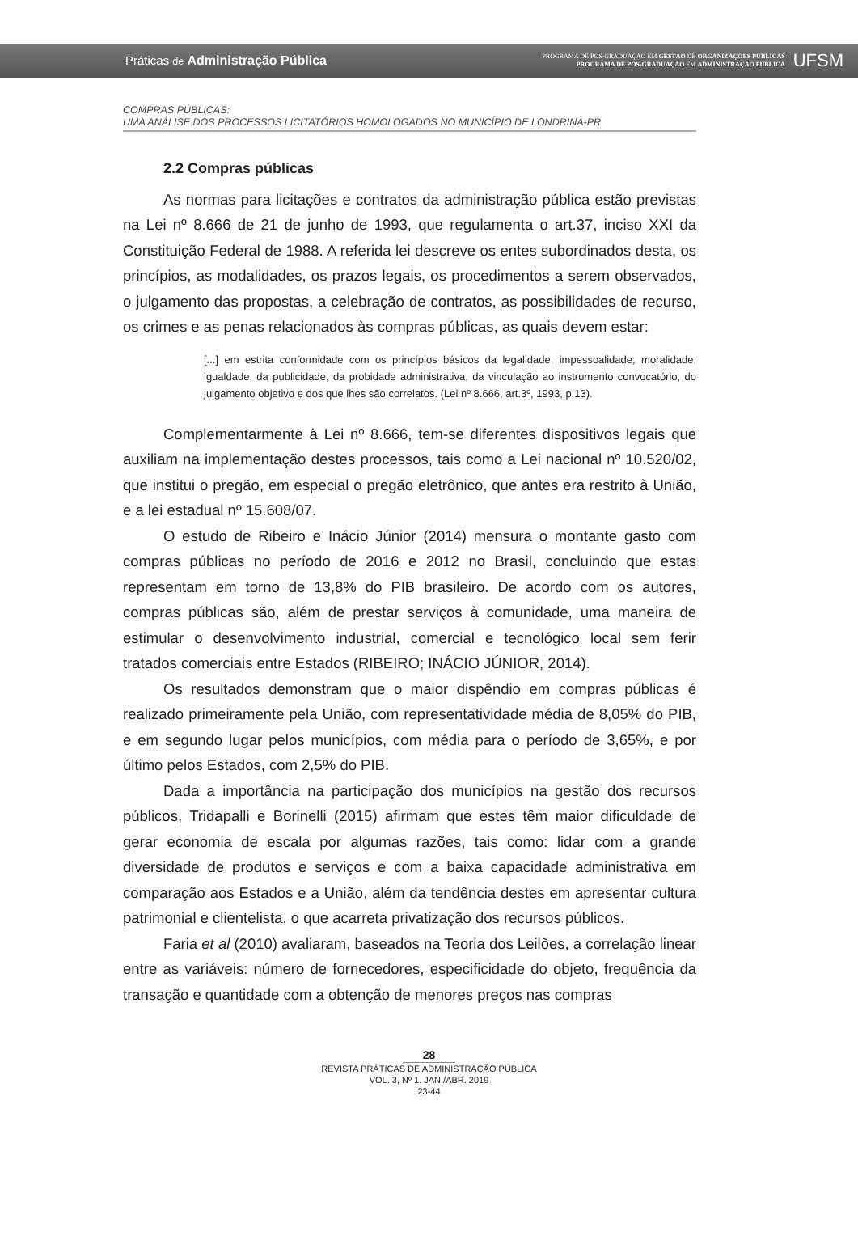Práticas de Administração Pública
PROGRAMA DE PÓS-GRADUAÇÃO EM GESTÃO DE ORGANIZAÇÕES PÚBLICAS
PROGRAMA DE PÓS-GRADUAÇÃO EM ADMINISTRAÇÃO PÚBLICA
UFSM
COMPRAS PÚBLICAS:
UMA ANÁLISE DOS PROCESSOS LICITATÓRIOS HOMOLOGADOS NO MUNICÍPIO DE LONDRINA-PR
2.2 Compras públicas
As normas para licitações e contratos da administração pública estão previstas na Lei nº 8.666 de 21 de junho de 1993, que regulamenta o art.37, inciso XXI da Constituição Federal de 1988. A referida lei descreve os entes subordinados desta, os princípios, as modalidades, os prazos legais, os procedimentos a serem observados, o julgamento das propostas, a celebração de contratos, as possibilidades de recurso, os crimes e as penas relacionados às compras públicas, as quais devem estar:
[...] em estrita conformidade com os princípios básicos da legalidade, impessoalidade, moralidade, igualdade, da publicidade, da probidade administrativa, da vinculação ao instrumento convocatório, do julgamento objetivo e dos que lhes são correlatos. (Lei nº 8.666, art.3º, 1993, p.13).
Complementarmente à Lei nº 8.666, tem-se diferentes dispositivos legais que auxiliam na implementação destes processos, tais como a Lei nacional nº 10.520/02, que institui o pregão, em especial o pregão eletrônico, que antes era restrito à União, e a lei estadual nº 15.608/07.
O estudo de Ribeiro e Inácio Júnior (2014) mensura o montante gasto com compras públicas no período de 2016 e 2012 no Brasil, concluindo que estas representam em torno de 13,8% do PIB brasileiro. De acordo com os autores, compras públicas são, além de prestar serviços à comunidade, uma maneira de estimular o desenvolvimento industrial, comercial e tecnológico local sem ferir tratados comerciais entre Estados (RIBEIRO; INÁCIO JÚNIOR, 2014).
Os resultados demonstram que o maior dispêndio em compras públicas é realizado primeiramente pela União, com representatividade média de 8,05% do PIB, e em segundo lugar pelos municípios, com média para o período de 3,65%, e por último pelos Estados, com 2,5% do PIB.
Dada a importância na participação dos municípios na gestão dos recursos públicos, Tridapalli e Borinelli (2015) afirmam que estes têm maior dificuldade de gerar economia de escala por algumas razões, tais como: lidar com a grande diversidade de produtos e serviços e com a baixa capacidade administrativa em comparação aos Estados e a União, além da tendência destes em apresentar cultura patrimonial e clientelista, o que acarreta privatização dos recursos públicos.
Faria et al (2010) avaliaram, baseados na Teoria dos Leilões, a correlação linear entre as variáveis: número de fornecedores, especificidade do objeto, frequência da transação e quantidade com a obtenção de menores preços nas compras
28
REVISTA PRÁTICAS DE ADMINISTRAÇÃO PÚBLICA
VOL. 3, Nº 1. JAN./ABR. 2019
23-44